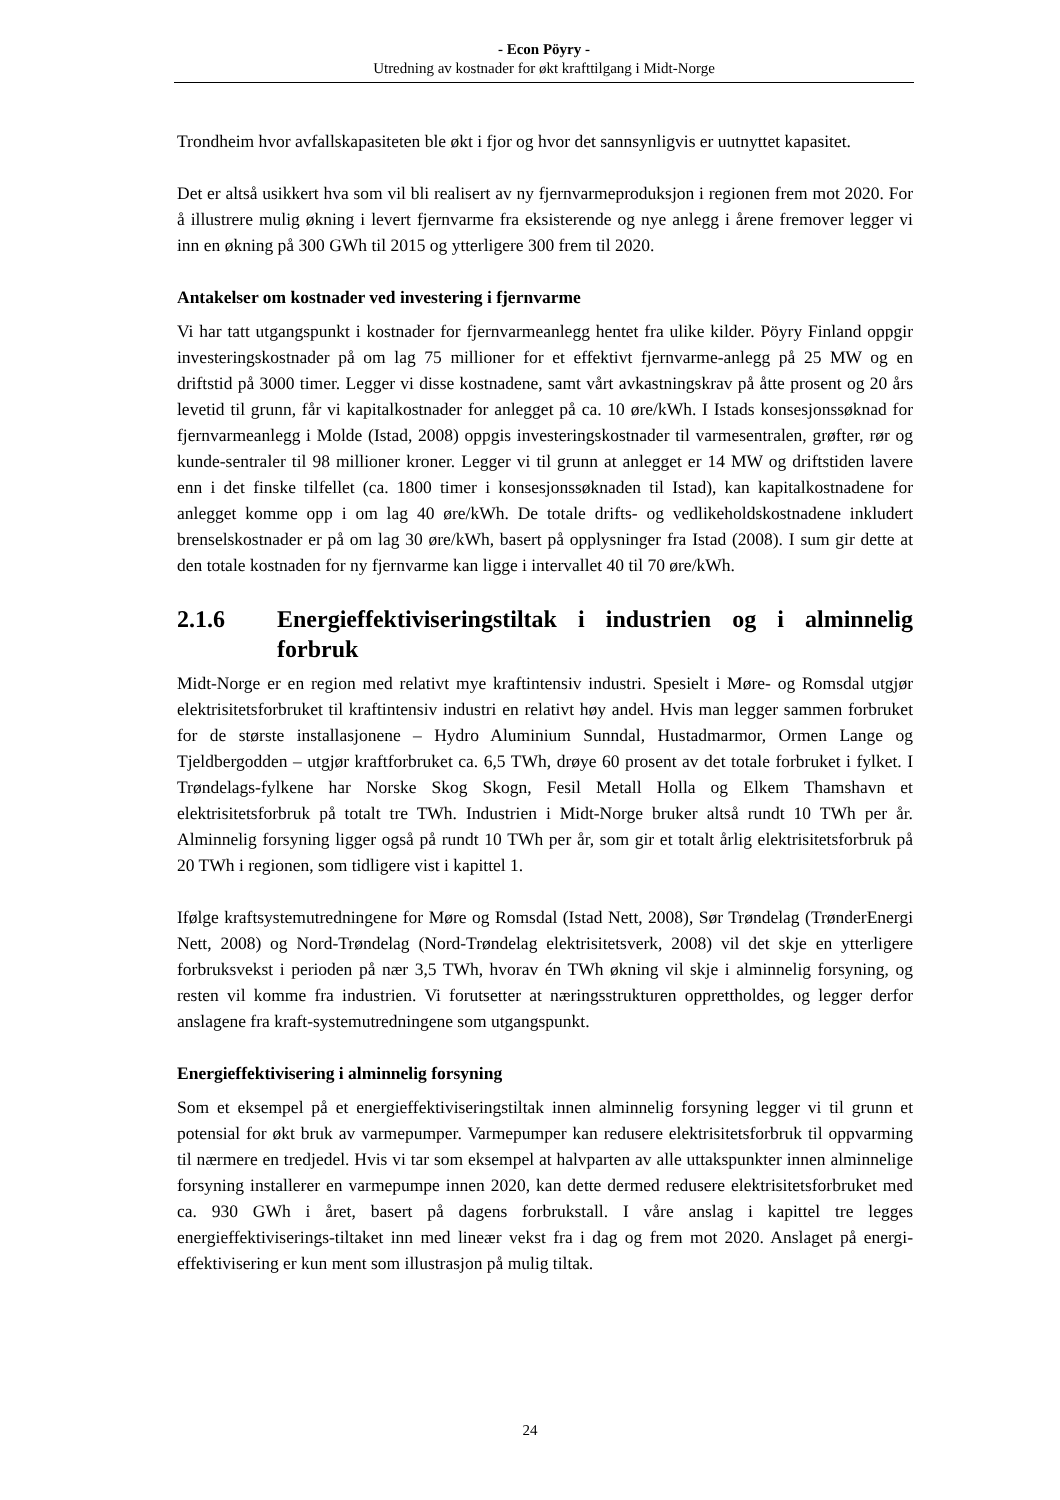- Econ Pöyry -
Utredning av kostnader for økt krafttilgang i Midt-Norge
Trondheim hvor avfallskapasiteten ble økt i fjor og hvor det sannsynligvis er uutnyttet kapasitet.
Det er altså usikkert hva som vil bli realisert av ny fjernvarmeproduksjon i regionen frem mot 2020. For å illustrere mulig økning i levert fjernvarme fra eksisterende og nye anlegg i årene fremover legger vi inn en økning på 300 GWh til 2015 og ytterligere 300 frem til 2020.
Antakelser om kostnader ved investering i fjernvarme
Vi har tatt utgangspunkt i kostnader for fjernvarmeanlegg hentet fra ulike kilder. Pöyry Finland oppgir investeringskostnader på om lag 75 millioner for et effektivt fjernvarme-anlegg på 25 MW og en driftstid på 3000 timer. Legger vi disse kostnadene, samt vårt avkastningskrav på åtte prosent og 20 års levetid til grunn, får vi kapitalkostnader for anlegget på ca. 10 øre/kWh. I Istads konsesjonssøknad for fjernvarmeanlegg i Molde (Istad, 2008) oppgis investeringskostnader til varmesentralen, grøfter, rør og kunde-sentraler til 98 millioner kroner. Legger vi til grunn at anlegget er 14 MW og driftstiden lavere enn i det finske tilfellet (ca. 1800 timer i konsesjonssøknaden til Istad), kan kapitalkostnadene for anlegget komme opp i om lag 40 øre/kWh. De totale drifts- og vedlikeholdskostnadene inkludert brenselskostnader er på om lag 30 øre/kWh, basert på opplysninger fra Istad (2008). I sum gir dette at den totale kostnaden for ny fjernvarme kan ligge i intervallet 40 til 70 øre/kWh.
2.1.6 Energieffektiviseringstiltak i industrien og i alminnelig forbruk
Midt-Norge er en region med relativt mye kraftintensiv industri. Spesielt i Møre- og Romsdal utgjør elektrisitetsforbruket til kraftintensiv industri en relativt høy andel. Hvis man legger sammen forbruket for de største installasjonene – Hydro Aluminium Sunndal, Hustadmarmor, Ormen Lange og Tjeldbergodden – utgjør kraftforbruket ca. 6,5 TWh, drøye 60 prosent av det totale forbruket i fylket. I Trøndelags-fylkene har Norske Skog Skogn, Fesil Metall Holla og Elkem Thamshavn et elektrisitetsforbruk på totalt tre TWh. Industrien i Midt-Norge bruker altså rundt 10 TWh per år. Alminnelig forsyning ligger også på rundt 10 TWh per år, som gir et totalt årlig elektrisitetsforbruk på 20 TWh i regionen, som tidligere vist i kapittel 1.
Ifølge kraftsystemutredningene for Møre og Romsdal (Istad Nett, 2008), Sør Trøndelag (TrønderEnergi Nett, 2008) og Nord-Trøndelag (Nord-Trøndelag elektrisitetsverk, 2008) vil det skje en ytterligere forbruksvekst i perioden på nær 3,5 TWh, hvorav én TWh økning vil skje i alminnelig forsyning, og resten vil komme fra industrien. Vi forutsetter at næringsstrukturen opprettholdes, og legger derfor anslagene fra kraft-systemutredningene som utgangspunkt.
Energieffektivisering i alminnelig forsyning
Som et eksempel på et energieffektiviseringstiltak innen alminnelig forsyning legger vi til grunn et potensial for økt bruk av varmepumper. Varmepumper kan redusere elektrisitetsforbruk til oppvarming til nærmere en tredjedel. Hvis vi tar som eksempel at halvparten av alle uttakspunkter innen alminnelige forsyning installerer en varmepumpe innen 2020, kan dette dermed redusere elektrisitetsforbruket med ca. 930 GWh i året, basert på dagens forbrukstall. I våre anslag i kapittel tre legges energieffektiviserings-tiltaket inn med lineær vekst fra i dag og frem mot 2020. Anslaget på energi-effektivisering er kun ment som illustrasjon på mulig tiltak.
24